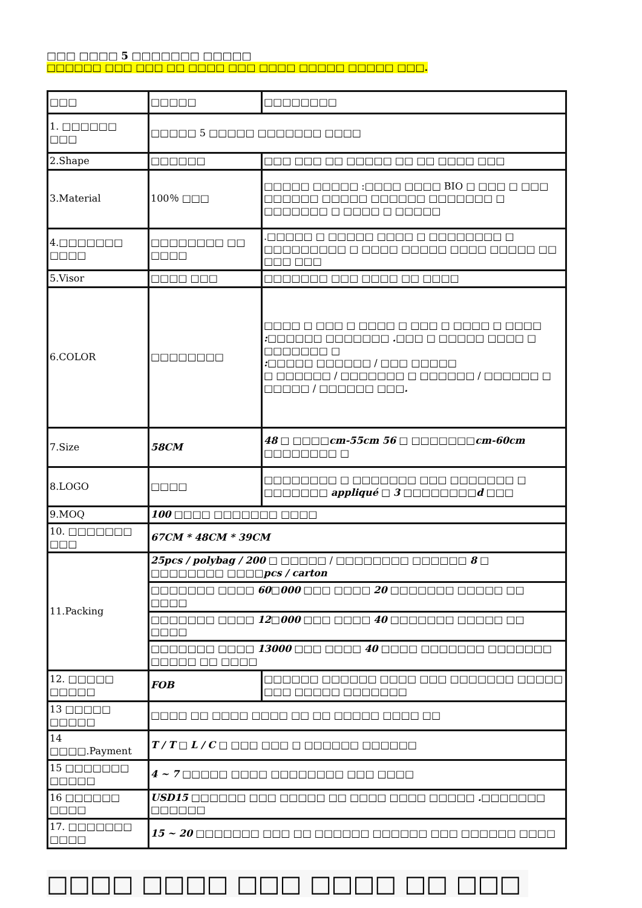□□□ □□□□ 5 □□□□□□□ □□□□□
□□□□□□ □□□ □□□ □□ □□□□ □□□ □□□□ □□□□□ □□□□□ □□□.
| □□□ | □□□□□ | □□□□□□□□ |
| 1. □□□□□□ □□□ | □□□□□ 5 □□□□□ □□□□□□□ □□□□ | |
| 2.Shape | □□□□□□ | □□□ □□□ □□ □□□□□ □□ □□ □□□□ □□□ |
| 3.Material | 100％ □□□ | □□□□□ □□□□□ :□□□□ □□□□ BIO □ □□□ □ □□□ □□□□□□ □□□□□ □□□□□□ □□□□□□□ □ □□□□□□□ □ □□□□ □ □□□□□ |
| 4.□□□□□□□ □□□□ | □□□□□□□□ □□ □□□□ | .□□□□□ □ □□□□□ □□□□ □ □□□□□□□□ □ □□□□□□□□□ □ □□□□ □□□□□ □□□□ □□□□□ □□ □□□ □□□ |
| 5.Visor | □□□□ □□□ | □□□□□□□ □□□ □□□□ □□ □□□□ |
| 6.COLOR | □□□□□□□□ | □□□□ □ □□□ □ □□□□ □ □□□ □ □□□□ □ □□□□ : □□□□□□ □□□□□□□ . □□□ □ □□□□□ □□□□ □ □□□□□□□ □ : □□□□□ □□□□□□ / □□□ □□□□□ □ □□□□□□ / □□□□□□□ □ □□□□□□ / □□□□□□ □ □□□□□ / □□□□□□ □□□ . |
| 7.Size | 58CM | 48 □ □□□□ cm-55cm 56 □ □□□□□□□ cm-60cm □□□□□□□□ □ |
| 8.LOGO | □□□□ | □□□□□□□□ □ □□□□□□□ □□□ □□□□□□□ □ □□□□□□□ appliqué □ 3 □□□□□□□□ d □□□ |
| 9.MOQ | 100 □□□□ □□□□□□□ □□□□ | |
| 10. □□□□□□□ □□□ | 67CM * 48CM * 39CM | |
| 11.Packing | 25pcs / polybag / 200 □ □□□□□ / □□□□□□□□ □□□□□□ 8 □ □□□□□□□□ □□□□ pcs / carton | |
| | □□□□□□□ □□□□ 60 □ 000 □□□ □□□□ 20 □□□□□□□ □□□□□ □□ □□□□ | |
| | □□□□□□□ □□□□ 12 □ 000 □□□ □□□□ 40 □□□□□□□ □□□□□ □□ □□□□ | |
| | □□□□□□□ □□□□ 13000 □□□ □□□□ 40 □□□□ □□□□□□□ □□□□□□□ □□□□□ □□ □□□□ | |
| 12. □□□□□ □□□□□ | FOB | □□□□□□ □□□□□□ □□□□ □□□ □□□□□□□ □□□□□ □□□ □□□□□ □□□□□□□ |
| 13 □□□□□ □□□□□ | □□□□ □□ □□□□ □□□□ □□ □□ □□□□□ □□□□ □□ | |
| 14 □□□□.Payment | T / T □ L / C □ □□□ □□□ □ □□□□□□ □□□□□□ | |
| 15 □□□□□□□ □□□□□ | 4 ~ 7 □□□□□ □□□□ □□□□□□□□ □□□ □□□□ | |
| 16 □□□□□□ □□□□ | USD15 □□□□□□ □□□ □□□□□ □□ □□□□ □□□□ □□□□□ . □□□□□□□ □□□□□□ | |
| 17. □□□□□□□ □□□□ | 15 ~ 20 □□□□□□□ □□□ □□ □□□□□□ □□□□□□ □□□ □□□□□□ □□□□ | |
□□□□ □□□□ □□□ □□□□ □□ □□□